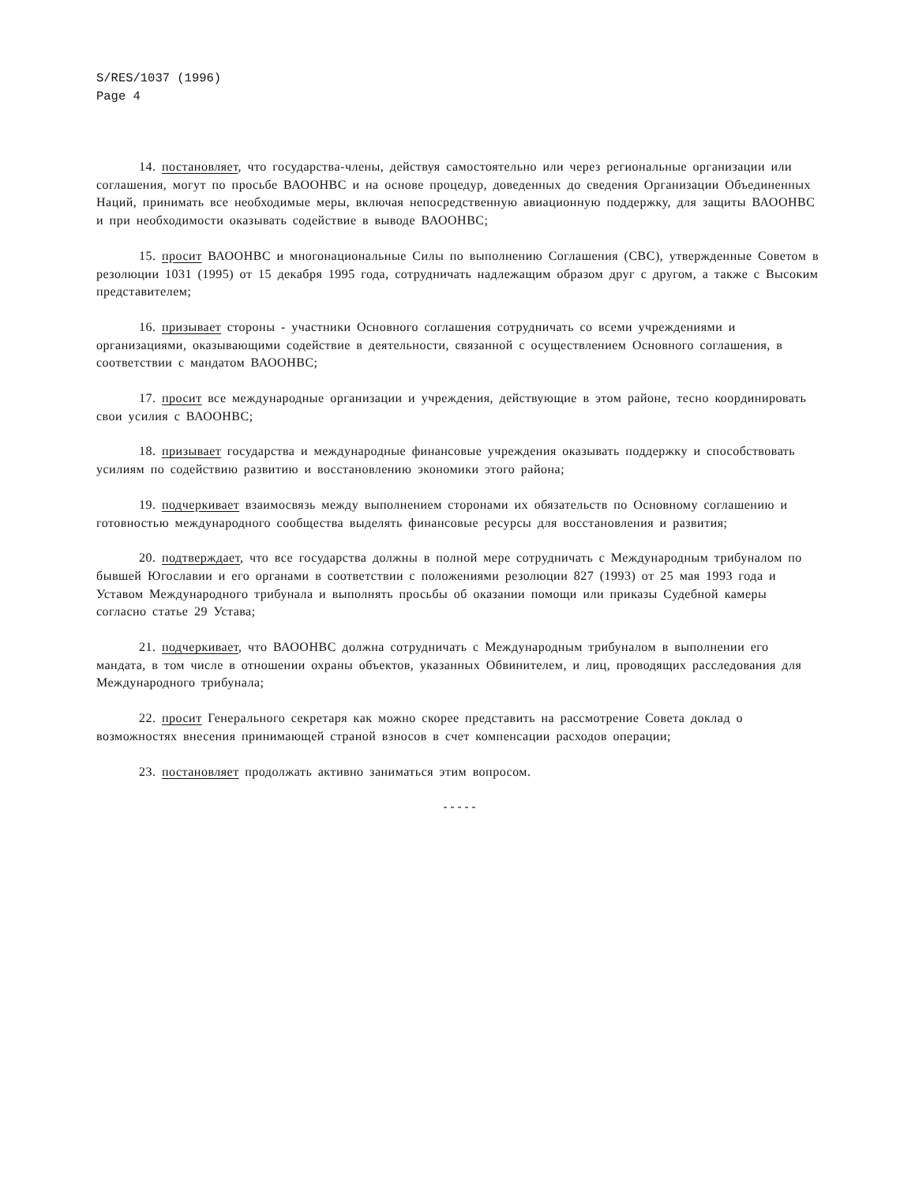S/RES/1037 (1996)
Page 4
14. постановляет, что государства-члены, действуя самостоятельно или через региональные организации или соглашения, могут по просьбе ВАООНВС и на основе процедур, доведенных до сведения Организации Объединенных Наций, принимать все необходимые меры, включая непосредственную авиационную поддержку, для защиты ВАООНВС и при необходимости оказывать содействие в выводе ВАООНВС;
15. просит ВАООНВС и многонациональные Силы по выполнению Соглашения (СВС), утвержденные Советом в резолюции 1031 (1995) от 15 декабря 1995 года, сотрудничать надлежащим образом друг с другом, а также с Высоким представителем;
16. призывает стороны - участники Основного соглашения сотрудничать со всеми учреждениями и организациями, оказывающими содействие в деятельности, связанной с осуществлением Основного соглашения, в соответствии с мандатом ВАООНВС;
17. просит все международные организации и учреждения, действующие в этом районе, тесно координировать свои усилия с ВАООНВС;
18. призывает государства и международные финансовые учреждения оказывать поддержку и способствовать усилиям по содействию развитию и восстановлению экономики этого района;
19. подчеркивает взаимосвязь между выполнением сторонами их обязательств по Основному соглашению и готовностью международного сообщества выделять финансовые ресурсы для восстановления и развития;
20. подтверждает, что все государства должны в полной мере сотрудничать с Международным трибуналом по бывшей Югославии и его органами в соответствии с положениями резолюции 827 (1993) от 25 мая 1993 года и Уставом Международного трибунала и выполнять просьбы об оказании помощи или приказы Судебной камеры согласно статье 29 Устава;
21. подчеркивает, что ВАООНВС должна сотрудничать с Международным трибуналом в выполнении его мандата, в том числе в отношении охраны объектов, указанных Обвинителем, и лиц, проводящих расследования для Международного трибунала;
22. просит Генерального секретаря как можно скорее представить на рассмотрение Совета доклад о возможностях внесения принимающей страной взносов в счет компенсации расходов операции;
23. постановляет продолжать активно заниматься этим вопросом.
-----